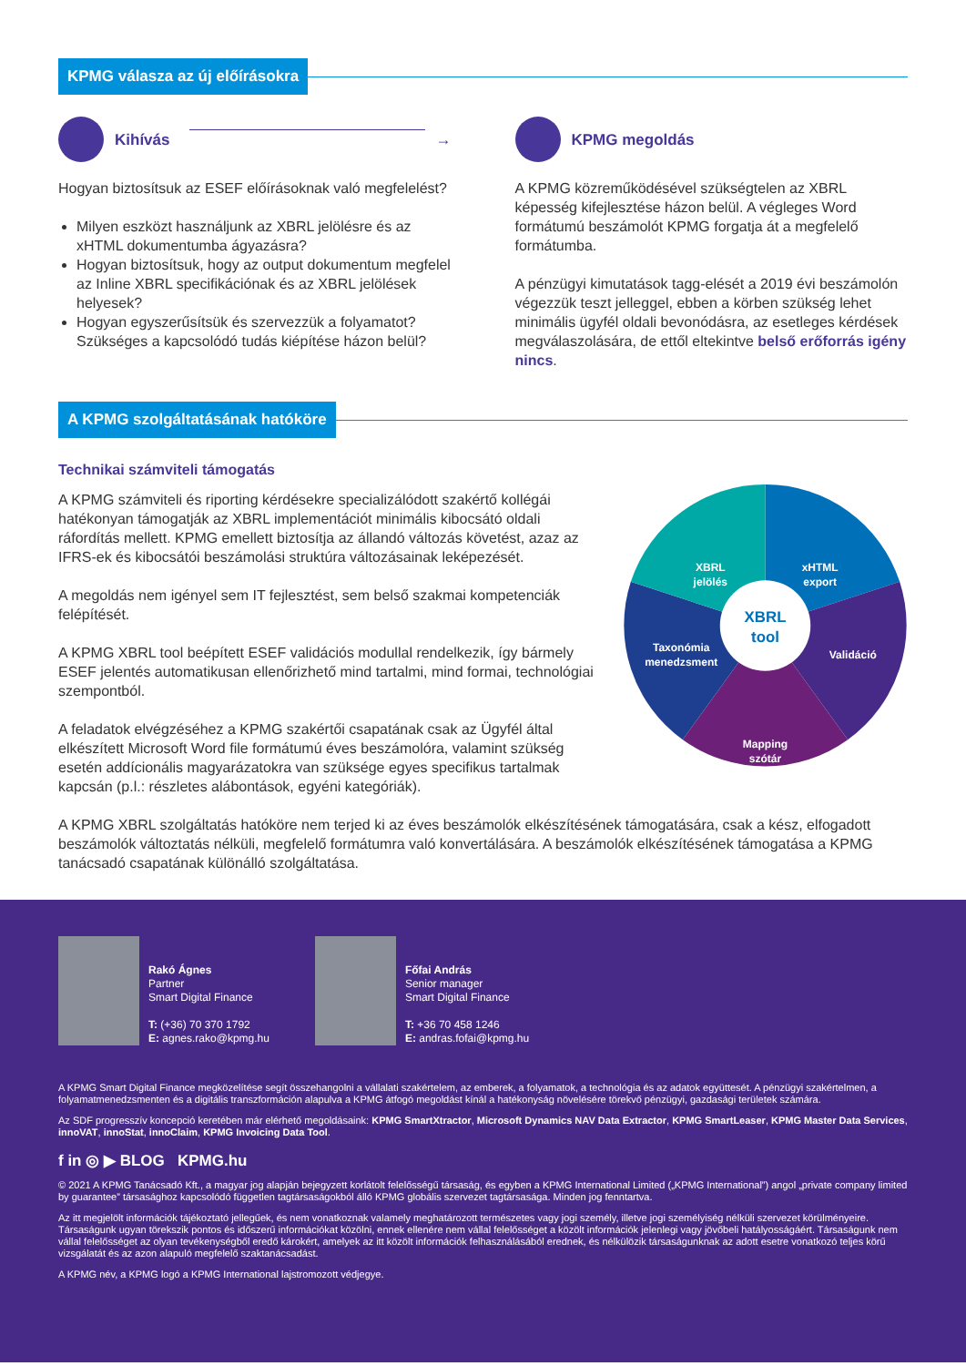KPMG válasza az új előírásokra
Kihívás →
Hogyan biztosítsuk az ESEF előírásoknak való megfelelést?
Milyen eszközt használjunk az XBRL jelölésre és az xHTML dokumentumba ágyazásra?
Hogyan biztosítsuk, hogy az output dokumentum megfelel az Inline XBRL specifikációnak és az XBRL jelölések helyesek?
Hogyan egyszerűsítsük és szervezzük a folyamatot? Szükséges a kapcsolódó tudás kiépítése házon belül?
KPMG megoldás
A KPMG közreműködésével szükségtelen az XBRL képesség kifejlesztése házon belül. A végleges Word formátumú beszámolót KPMG forgatja át a megfelelő formátumba.
A pénzügyi kimutatások tagg-elését a 2019 évi beszámolón végezzük teszt jelleggel, ebben a körben szükség lehet minimális ügyfél oldali bevonódásra, az esetleges kérdések megválaszolására, de ettől eltekintve belső erőforrás igény nincs.
A KPMG szolgáltatásának hatóköre
Technikai számviteli támogatás
A KPMG számviteli és riporting kérdésekre specializálódott szakértő kollégái hatékonyan támogatják az XBRL implementációt minimális kibocsátó oldali ráfordítás mellett. KPMG emellett biztosítja az állandó változás követést, azaz az IFRS-ek és kibocsátói beszámolási struktúra változásainak leképezését.
A megoldás nem igényel sem IT fejlesztést, sem belső szakmai kompetenciák felépítését.
A KPMG XBRL tool beépített ESEF validációs modullal rendelkezik, így bármely ESEF jelentés automatikusan ellenőrizhető mind tartalmi, mind formai, technológiai szempontból.
A feladatok elvégzéséhez a KPMG szakértői csapatának csak az Ügyfél által elkészített Microsoft Word file formátumú éves beszámolóra, valamint szükség esetén addícionális magyarázatokra van szüksége egyes specifikus tartalmak kapcsán (p.l.: részletes alábontások, egyéni kategóriák).
xHTML export XBRL jelölés Validáció Mapping szótár Taxonómia menedzsment
XBRL tool
A KPMG XBRL szolgáltatás hatóköre nem terjed ki az éves beszámolók elkészítésének támogatására, csak a kész, elfogadott beszámolók változtatás nélküli, megfelelő formátumra való konvertálására. A beszámolók elkészítésének támogatása a KPMG tanácsadó csapatának különálló szolgáltatása.
Rakó Ágnes
Partner
Smart Digital Finance
T: (+36) 70 370 1792
E: agnes.rako@kpmg.hu
Főfai András
Senior manager
Smart Digital Finance
T: +36 70 458 1246
E: andras.fofai@kpmg.hu
A KPMG Smart Digital Finance megközelítése segít összehangolni a vállalati szakértelem, az emberek, a folyamatok, a technológia és az adatok együttesét. A pénzügyi szakértelmen, a folyamatmenedzsmenten és a digitális transzformáción alapulva a KPMG átfogó megoldást kínál a hatékonyság növelésére törekvő pénzügyi, gazdasági területek számára.
Az SDF progresszív koncepció keretében már elérhető megoldásaink: KPMG SmartXtractor, Microsoft Dynamics NAV Data Extractor, KPMG SmartLeaser, KPMG Master Data Services, innoVAT, innoStat, innoClaim, KPMG Invoicing Data Tool.
f in ◎ ▶ BLOG KPMG.hu
© 2021 A KPMG Tanácsadó Kft., a magyar jog alapján bejegyzett korlátolt felelősségű társaság, és egyben a KPMG International Limited („KPMG International”) angol „private company limited by guarantee” társasághoz kapcsolódó független tagtársaságokból álló KPMG globális szervezet tagtársasága. Minden jog fenntartva.
Az itt megjelölt információk tájékoztató jellegűek, és nem vonatkoznak valamely meghatározott természetes vagy jogi személy, illetve jogi személyiség nélküli szervezet körülményeire. Társaságunk ugyan törekszik pontos és időszerű információkat közölni, ennek ellenére nem vállal felelősséget a közölt információk jelenlegi vagy jövőbeli hatályosságáért. Társaságunk nem vállal felelősséget az olyan tevékenységből eredő károkért, amelyek az itt közölt információk felhasználásából erednek, és nélkülözik társaságunknak az adott esetre vonatkozó teljes körű vizsgálatát és az azon alapuló megfelelő szaktanácsadást.
A KPMG név, a KPMG logó a KPMG International lajstromozott védjegye.